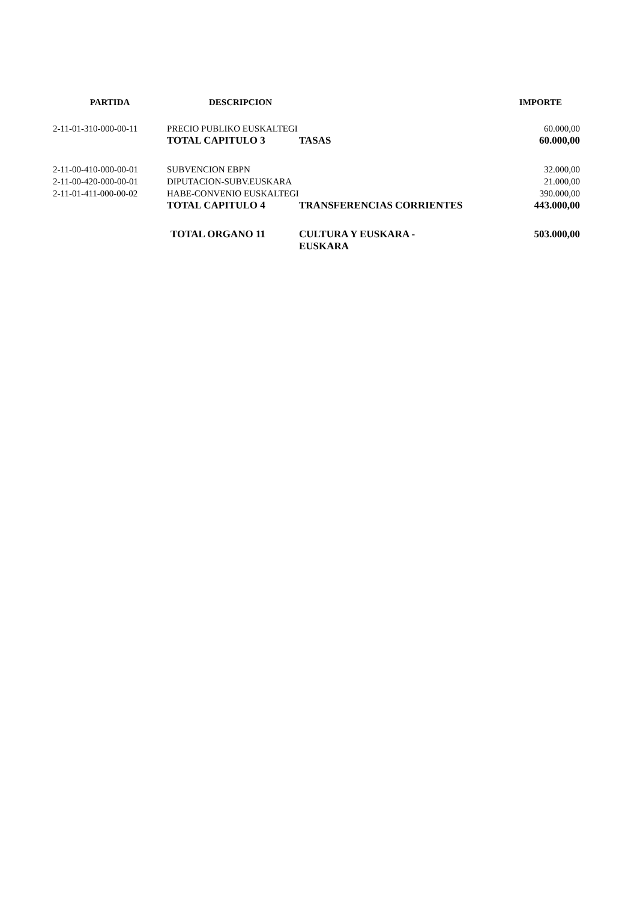| PARTIDA | DESCRIPCION | | IMPORTE |
| --- | --- | --- | --- |
| 2-11-01-310-000-00-11 | PRECIO PUBLIKO EUSKALTEGI | | 60.000,00 |
| | TOTAL CAPITULO 3 | TASAS | 60.000,00 |
| 2-11-00-410-000-00-01 | SUBVENCION EBPN | | 32.000,00 |
| 2-11-00-420-000-00-01 | DIPUTACION-SUBV.EUSKARA | | 21.000,00 |
| 2-11-01-411-000-00-02 | HABE-CONVENIO EUSKALTEGI | | 390.000,00 |
| | TOTAL CAPITULO 4 | TRANSFERENCIAS CORRIENTES | 443.000,00 |
| | TOTAL ORGANO 11 | CULTURA Y EUSKARA - EUSKARA | 503.000,00 |